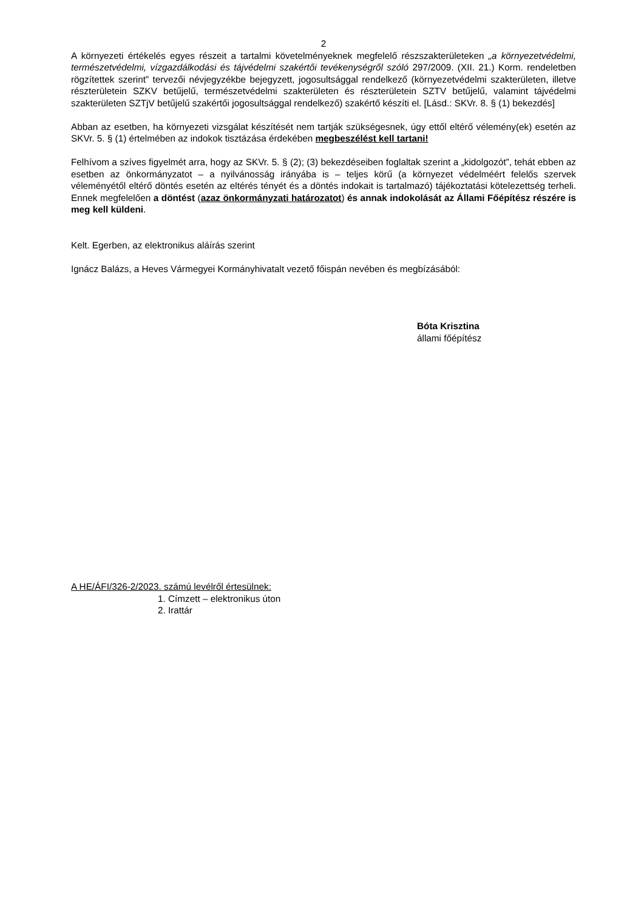2
A környezeti értékelés egyes részeit a tartalmi követelményeknek megfelelő részszakterületeken „a környezetvédelmi, természetvédelmi, vízgazdálkodási és tájvédelmi szakértői tevékenységről szóló 297/2009. (XII. 21.) Korm. rendeletben rögzítettek szerint” tervezői névjegyzékbe bejegyzett, jogosultsággal rendelkező (környezetvédelmi szakterületen, illetve részterületein SZKV betűjelű, természetvédelmi szakterületen és részterületein SZTV betűjelű, valamint tájvédelmi szakterületen SZTjV betűjelű szakértői jogosultsággal rendelkező) szakértő készíti el. [Lásd.: SKVr. 8. § (1) bekezdés]
Abban az esetben, ha környezeti vizsgálat készítését nem tartják szükségesnek, úgy ettől eltérő vélemény(ek) esetén az SKVr. 5. § (1) értelmében az indokok tisztázása érdekében megbeszélést kell tartani!
Felhívom a szíves figyelmét arra, hogy az SKVr. 5. § (2); (3) bekezdéseiben foglaltak szerint a „kidolgozót”, tehát ebben az esetben az önkormányzatot – a nyilvánosság irányába is – teljes körű (a környezet védelméért felelős szervek véleményétől eltérő döntés esetén az eltérés tényét és a döntés indokait is tartalmazó) tájékoztatási kötelezettség terheli. Ennek megfelelően a döntést (azaz önkormányzati határozatot) és annak indokolását az Állami Főépítész részére is meg kell küldeni.
Kelt. Egerben, az elektronikus aláírás szerint
Ignácz Balázs, a Heves Vármegyei Kormányhivatalt vezető főispán nevében és megbízásából:
Bóta Krisztina
állami főépítész
A HE/ÁFI/326-2/2023. számú levélről értesülnek:
1. Címzett – elektronikus úton
2. Irattár